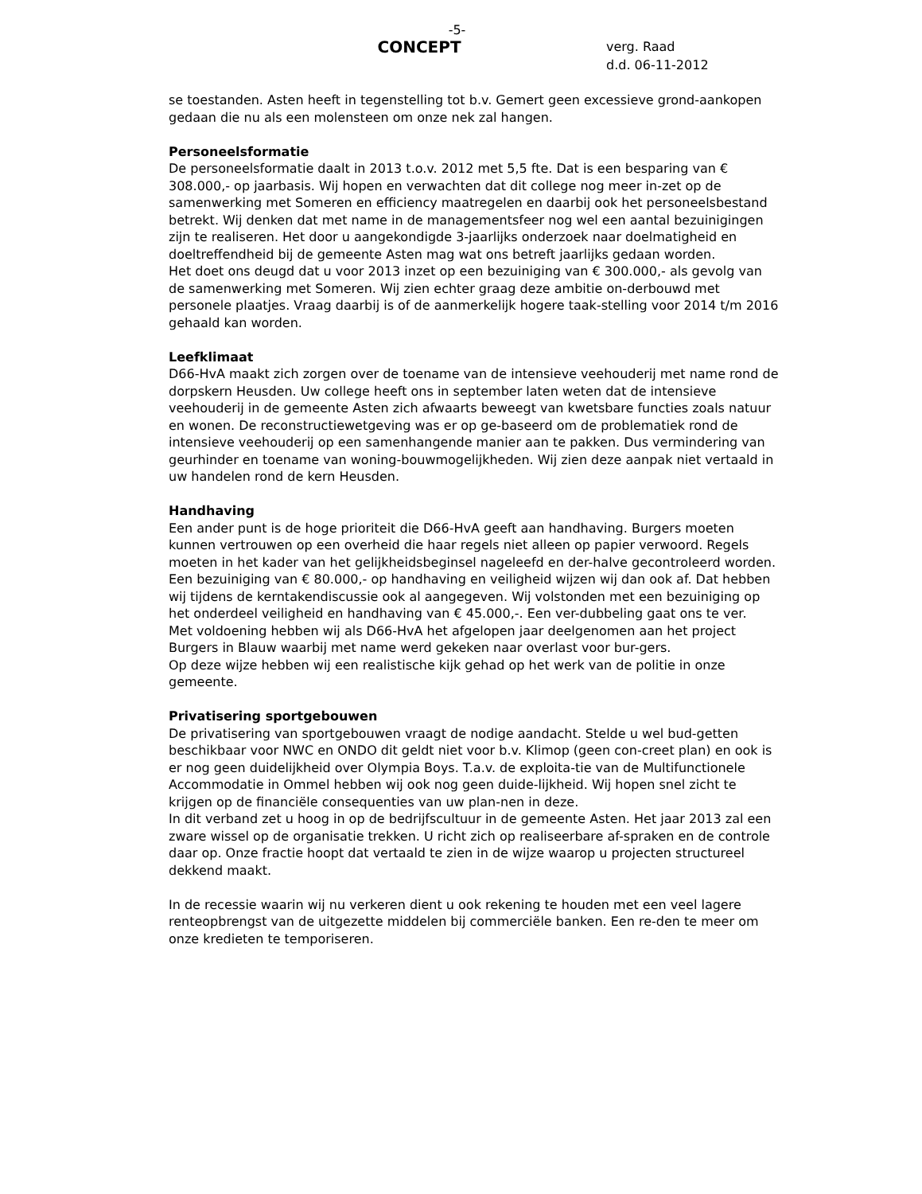-5-
CONCEPT
verg. Raad
d.d. 06-11-2012
se toestanden. Asten heeft in tegenstelling tot b.v. Gemert geen excessieve grond-aankopen gedaan die nu als een molensteen om onze nek zal hangen.
Personeelsformatie
De personeelsformatie daalt in 2013 t.o.v. 2012 met 5,5 fte. Dat is een besparing van € 308.000,- op jaarbasis. Wij hopen en verwachten dat dit college nog meer in-zet op de samenwerking met Someren en efficiency maatregelen en daarbij ook het personeelsbestand betrekt. Wij denken dat met name in de managementsfeer nog wel een aantal bezuinigingen zijn te realiseren. Het door u aangekondigde 3-jaarlijks onderzoek naar doelmatigheid en doeltreffendheid bij de gemeente Asten mag wat ons betreft jaarlijks gedaan worden.
Het doet ons deugd dat u voor 2013 inzet op een bezuiniging van € 300.000,- als gevolg van de samenwerking met Someren. Wij zien echter graag deze ambitie on-derbouwd met personele plaatjes. Vraag daarbij is of de aanmerkelijk hogere taak-stelling voor 2014 t/m 2016 gehaald kan worden.
Leefklimaat
D66-HvA maakt zich zorgen over de toename van de intensieve veehouderij met name rond de dorpskern Heusden. Uw college heeft ons in september laten weten dat de intensieve veehouderij in de gemeente Asten zich afwaarts beweegt van kwetsbare functies zoals natuur en wonen. De reconstructiewetgeving was er op ge-baseerd om de problematiek rond de intensieve veehouderij op een samenhangende manier aan te pakken. Dus vermindering van geurhinder en toename van woning-bouwmogelijkheden. Wij zien deze aanpak niet vertaald in uw handelen rond de kern Heusden.
Handhaving
Een ander punt is de hoge prioriteit die D66-HvA geeft aan handhaving. Burgers moeten kunnen vertrouwen op een overheid die haar regels niet alleen op papier verwoord. Regels moeten in het kader van het gelijkheidsbeginsel nageleefd en der-halve gecontroleerd worden.
Een bezuiniging van € 80.000,- op handhaving en veiligheid wijzen wij dan ook af. Dat hebben wij tijdens de kerntakendiscussie ook al aangegeven. Wij volstonden met een bezuiniging op het onderdeel veiligheid en handhaving van € 45.000,-. Een ver-dubbeling gaat ons te ver.
Met voldoening hebben wij als D66-HvA het afgelopen jaar deelgenomen aan het project Burgers in Blauw waarbij met name werd gekeken naar overlast voor bur-gers.
Op deze wijze hebben wij een realistische kijk gehad op het werk van de politie in onze gemeente.
Privatisering sportgebouwen
De privatisering van sportgebouwen vraagt de nodige aandacht. Stelde u wel bud-getten beschikbaar voor NWC en ONDO dit geldt niet voor b.v. Klimop (geen con-creet plan) en ook is er nog geen duidelijkheid over Olympia Boys. T.a.v. de exploita-tie van de Multifunctionele Accommodatie in Ommel hebben wij ook nog geen duide-lijkheid. Wij hopen snel zicht te krijgen op de financiële consequenties van uw plan-nen in deze.
In dit verband zet u hoog in op de bedrijfscultuur in de gemeente Asten. Het jaar 2013 zal een zware wissel op de organisatie trekken. U richt zich op realiseerbare af-spraken en de controle daar op. Onze fractie hoopt dat vertaald te zien in de wijze waarop u projecten structureel dekkend maakt.
In de recessie waarin wij nu verkeren dient u ook rekening te houden met een veel lagere renteopbrengst van de uitgezette middelen bij commerciële banken. Een re-den te meer om onze kredieten te temporiseren.